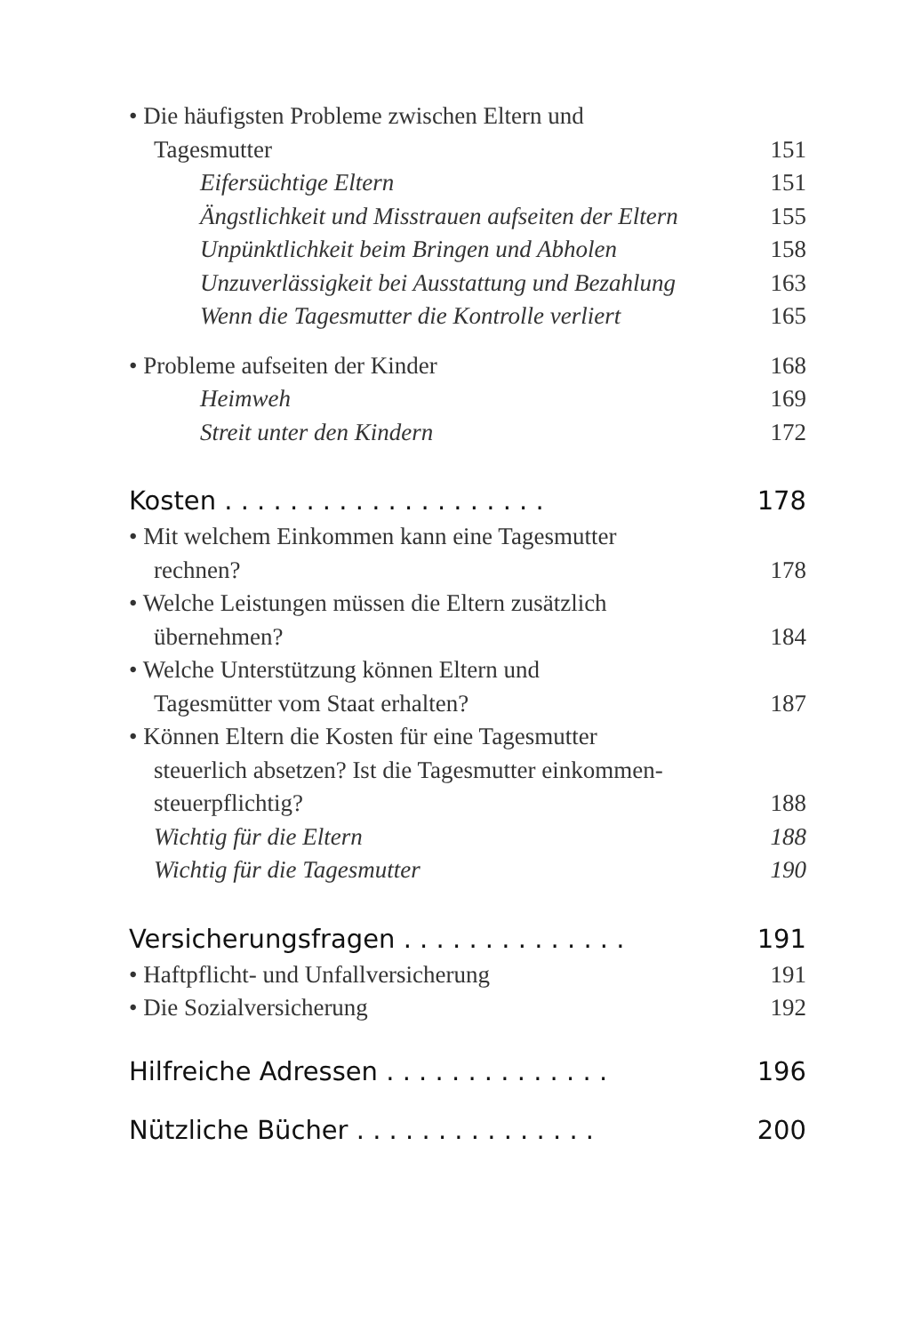• Die häufigsten Probleme zwischen Eltern und
Tagesmutter 151
Eifersüchtige Eltern 151
Ängstlichkeit und Misstrauen aufseiten der Eltern 155
Unpünktlichkeit beim Bringen und Abholen 158
Unzuverlässigkeit bei Ausstattung und Bezahlung 163
Wenn die Tagesmutter die Kontrolle verliert 165
• Probleme aufseiten der Kinder 168
Heimweh 169
Streit unter den Kindern 172
Kosten . . . . . . . . . . . . . . . . . . . . 178
• Mit welchem Einkommen kann eine Tagesmutter
rechnen? 178
• Welche Leistungen müssen die Eltern zusätzlich
übernehmen? 184
• Welche Unterstützung können Eltern und
Tagesmütter vom Staat erhalten? 187
• Können Eltern die Kosten für eine Tagesmutter
steuerlich absetzen? Ist die Tagesmutter einkommen-
steuerpflichtig? 188
Wichtig für die Eltern 188
Wichtig für die Tagesmutter 190
Versicherungsfragen . . . . . . . . . . . . . . 191
• Haftpflicht- und Unfallversicherung 191
• Die Sozialversicherung 192
Hilfreiche Adressen . . . . . . . . . . . . . . 196
Nützliche Bücher . . . . . . . . . . . . . . . 200